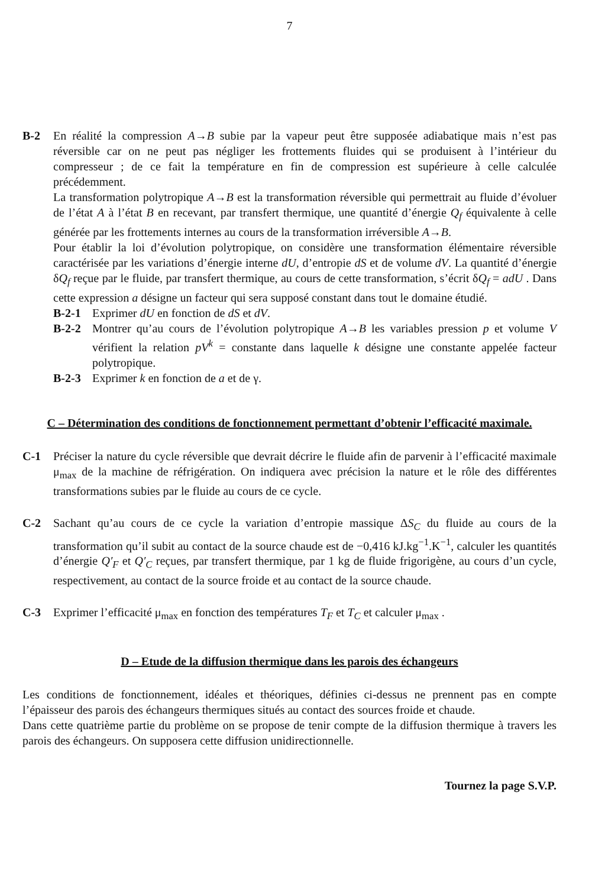7
B-2 En réalité la compression A→B subie par la vapeur peut être supposée adiabatique mais n’est pas réversible car on ne peut pas négliger les frottements fluides qui se produisent à l’intérieur du compresseur ; de ce fait la température en fin de compression est supérieure à celle calculée précédemment.
La transformation polytropique A→B est la transformation réversible qui permettrait au fluide d’évoluer de l’état A à l’état B en recevant, par transfert thermique, une quantité d’énergie Q<sub>f</sub> équivalente à celle générée par les frottements internes au cours de la transformation irréversible A→B.
Pour établir la loi d’évolution polytropique, on considère une transformation élémentaire réversible caractérisée par les variations d’énergie interne dU, d’entropie dS et de volume dV. La quantité d’énergie δQ<sub>f</sub> reçue par le fluide, par transfert thermique, au cours de cette transformation, s’écrit δQ<sub>f</sub> = adU . Dans cette expression a désigne un facteur qui sera supposé constant dans tout le domaine étudié.
B-2-1 Exprimer dU en fonction de dS et dV.
B-2-2 Montrer qu’au cours de l’évolution polytropique A→B les variables pression p et volume V vérifient la relation pV<sup>k</sup> = constante dans laquelle k désigne une constante appelée facteur polytropique.
B-2-3 Exprimer k en fonction de a et de γ.
C – Détermination des conditions de fonctionnement permettant d’obtenir l’efficacité maximale.
C-1 Préciser la nature du cycle réversible que devrait décrire le fluide afin de parvenir à l’efficacité maximale μ<sub>max</sub> de la machine de réfrigération. On indiquera avec précision la nature et le rôle des différentes transformations subies par le fluide au cours de ce cycle.
C-2 Sachant qu’au cours de ce cycle la variation d’entropie massique ΔS<sub>C</sub> du fluide au cours de la transformation qu’il subit au contact de la source chaude est de −0,416 kJ.kg<sup>−1</sup>.K<sup>−1</sup>, calculer les quantités d’énergie Q′<sub>F</sub> et Q′<sub>C</sub> reçues, par transfert thermique, par 1 kg de fluide frigorigène, au cours d’un cycle, respectivement, au contact de la source froide et au contact de la source chaude.
C-3 Exprimer l’efficacité μ<sub>max</sub> en fonction des températures T<sub>F</sub> et T<sub>C</sub> et calculer μ<sub>max</sub> .
D – Etude de la diffusion thermique dans les parois des échangeurs
Les conditions de fonctionnement, idéales et théoriques, définies ci-dessus ne prennent pas en compte l’épaisseur des parois des échangeurs thermiques situés au contact des sources froide et chaude.
Dans cette quatrième partie du problème on se propose de tenir compte de la diffusion thermique à travers les parois des échangeurs. On supposera cette diffusion unidirectionnelle.
Tournez la page S.V.P.